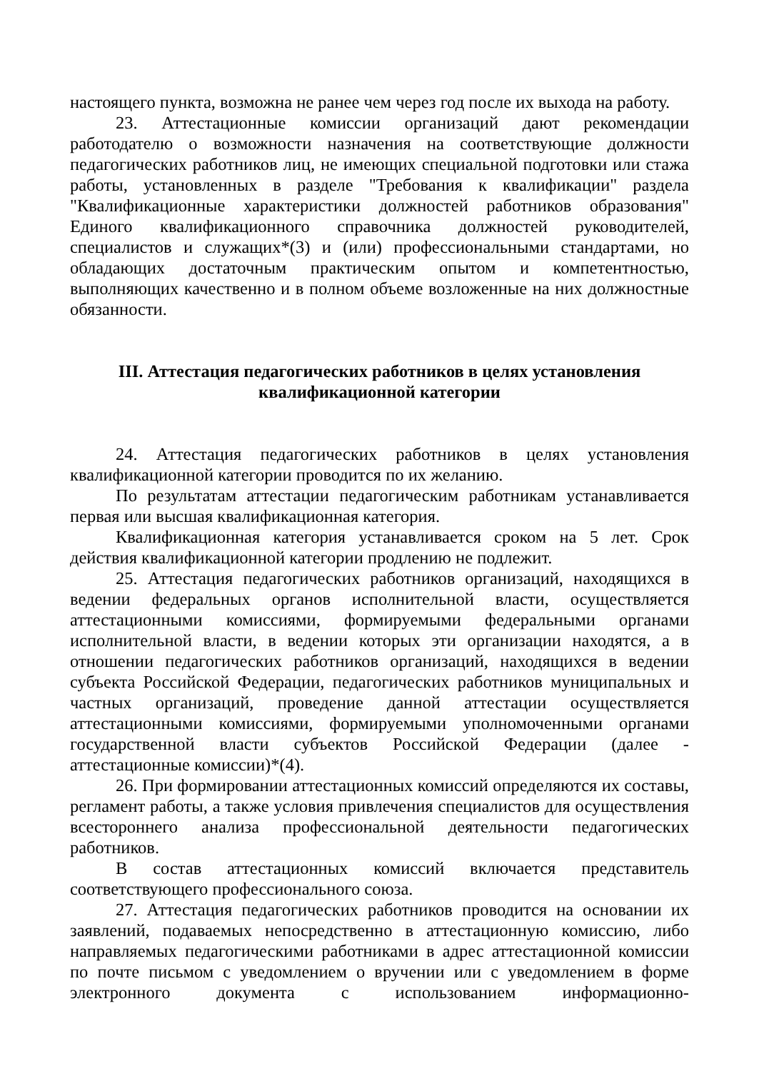настоящего пункта, возможна не ранее чем через год после их выхода на работу.
23. Аттестационные комиссии организаций дают рекомендации работодателю о возможности назначения на соответствующие должности педагогических работников лиц, не имеющих специальной подготовки или стажа работы, установленных в разделе "Требования к квалификации" раздела "Квалификационные характеристики должностей работников образования" Единого квалификационного справочника должностей руководителей, специалистов и служащих*(3) и (или) профессиональными стандартами, но обладающих достаточным практическим опытом и компетентностью, выполняющих качественно и в полном объеме возложенные на них должностные обязанности.
III. Аттестация педагогических работников в целях установления
квалификационной категории
24. Аттестация педагогических работников в целях установления квалификационной категории проводится по их желанию.
По результатам аттестации педагогическим работникам устанавливается первая или высшая квалификационная категория.
Квалификационная категория устанавливается сроком на 5 лет. Срок действия квалификационной категории продлению не подлежит.
25. Аттестация педагогических работников организаций, находящихся в ведении федеральных органов исполнительной власти, осуществляется аттестационными комиссиями, формируемыми федеральными органами исполнительной власти, в ведении которых эти организации находятся, а в отношении педагогических работников организаций, находящихся в ведении субъекта Российской Федерации, педагогических работников муниципальных и частных организаций, проведение данной аттестации осуществляется аттестационными комиссиями, формируемыми уполномоченными органами государственной власти субъектов Российской Федерации (далее - аттестационные комиссии)*(4).
26. При формировании аттестационных комиссий определяются их составы, регламент работы, а также условия привлечения специалистов для осуществления всестороннего анализа профессиональной деятельности педагогических работников.
В состав аттестационных комиссий включается представитель соответствующего профессионального союза.
27. Аттестация педагогических работников проводится на основании их заявлений, подаваемых непосредственно в аттестационную комиссию, либо направляемых педагогическими работниками в адрес аттестационной комиссии по почте письмом с уведомлением о вручении или с уведомлением в форме электронного документа с использованием информационно-